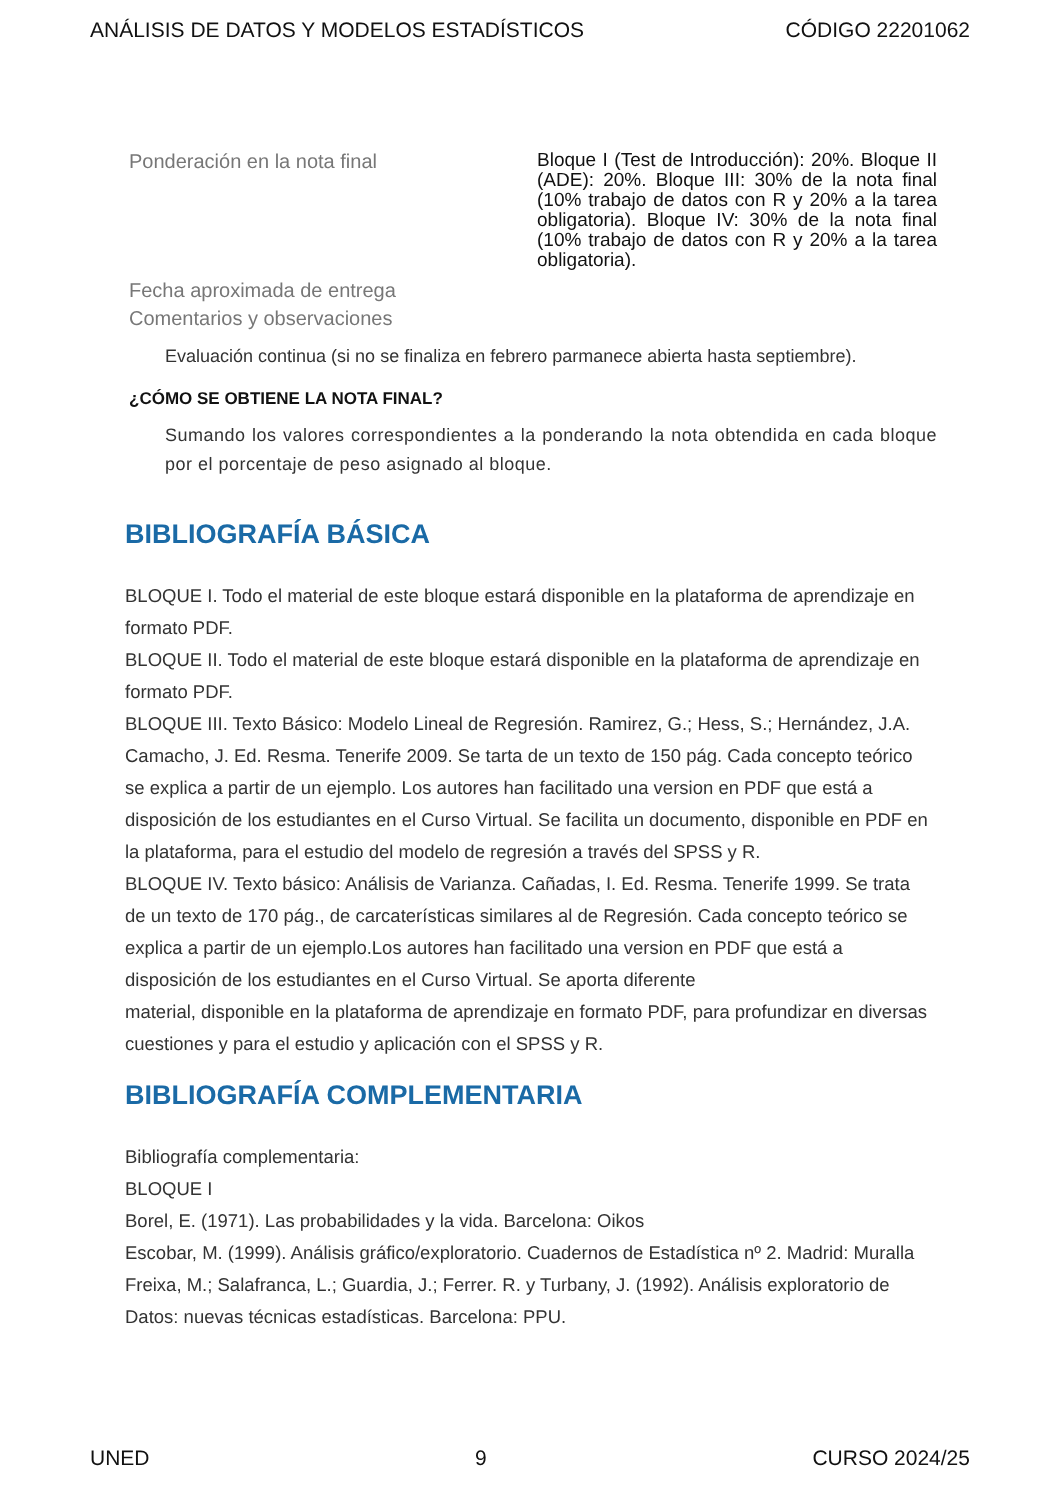ANÁLISIS DE DATOS Y MODELOS ESTADÍSTICOS CÓDIGO 22201062
Ponderación en la nota final
Bloque I (Test de Introducción): 20%. Bloque II (ADE): 20%. Bloque III: 30% de la nota final (10% trabajo de datos con R y 20% a la tarea obligatoria). Bloque IV: 30% de la nota final (10% trabajo de datos con R y 20% a la tarea obligatoria).
Fecha aproximada de entrega
Comentarios y observaciones
Evaluación continua (si no se finaliza en febrero parmanece abierta hasta septiembre).
¿CÓMO SE OBTIENE LA NOTA FINAL?
Sumando los valores correspondientes a la ponderando la nota obtendida en cada bloque por el porcentaje de peso asignado al bloque.
BIBLIOGRAFÍA BÁSICA
BLOQUE I. Todo el material de este bloque estará disponible en la plataforma de aprendizaje en formato PDF.
BLOQUE II. Todo el material de este bloque estará disponible en la plataforma de aprendizaje en formato PDF.
BLOQUE III. Texto Básico: Modelo Lineal de Regresión. Ramirez, G.; Hess, S.; Hernández, J.A. Camacho, J. Ed. Resma. Tenerife 2009. Se tarta de un texto de 150 pág. Cada concepto teórico se explica a partir de un ejemplo. Los autores han facilitado una version en PDF que está a disposición de los estudiantes en el Curso Virtual. Se facilita un documento, disponible en PDF en la plataforma, para el estudio del modelo de regresión a través del SPSS y R.
BLOQUE IV. Texto básico: Análisis de Varianza. Cañadas, I. Ed. Resma. Tenerife 1999. Se trata de un texto de 170 pág., de carcaterísticas similares al de Regresión. Cada concepto teórico se explica a partir de un ejemplo.Los autores han facilitado una version en PDF que está a disposición de los estudiantes en el Curso Virtual. Se aporta diferente
material, disponible en la plataforma de aprendizaje en formato PDF, para profundizar en diversas cuestiones y para el estudio y aplicación con el SPSS y R.
BIBLIOGRAFÍA COMPLEMENTARIA
Bibliografía complementaria:
BLOQUE I
Borel, E. (1971). Las probabilidades y la vida. Barcelona: Oikos
Escobar, M. (1999). Análisis gráfico/exploratorio. Cuadernos de Estadística nº 2. Madrid: Muralla
Freixa, M.; Salafranca, L.; Guardia, J.; Ferrer. R. y Turbany, J. (1992). Análisis exploratorio de Datos: nuevas técnicas estadísticas. Barcelona: PPU.
UNED 9 CURSO 2024/25